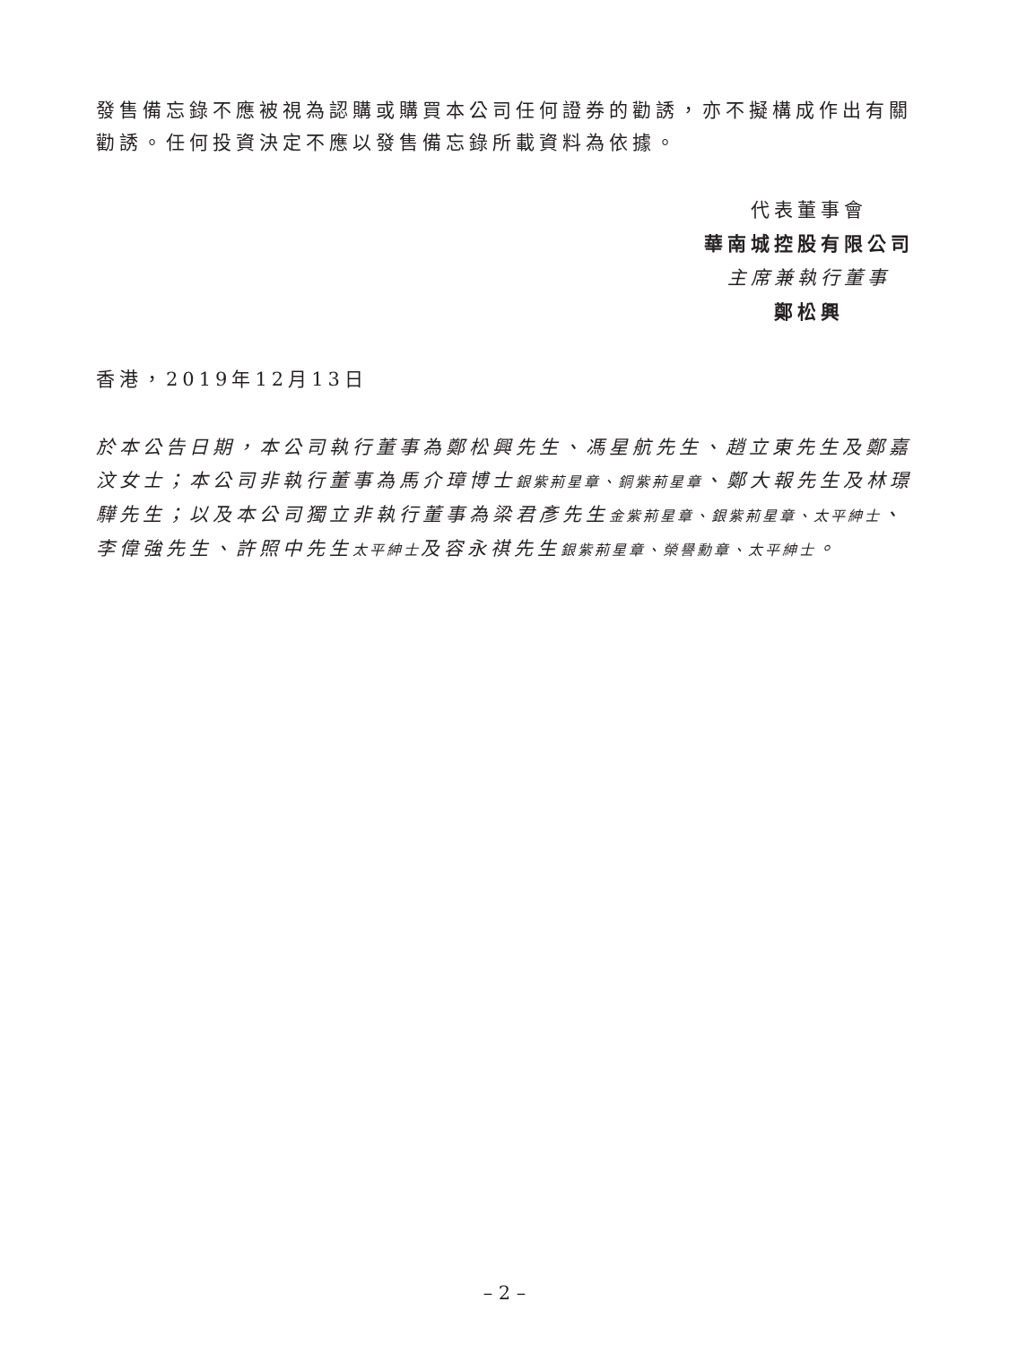發售備忘錄不應被視為認購或購買本公司任何證券的勸誘，亦不擬構成作出有關勸誘。任何投資決定不應以發售備忘錄所載資料為依據。
代表董事會
華南城控股有限公司
主席兼執行董事
鄭松興
香港，2019年12月13日
於本公告日期，本公司執行董事為鄭松興先生、馮星航先生、趙立東先生及鄭嘉汶女士；本公司非執行董事為馬介璋博士銀紫荊星章、銅紫荊星章、鄭大報先生及林璟驊先生；以及本公司獨立非執行董事為梁君彥先生金紫荊星章、銀紫荊星章、太平紳士、李偉強先生、許照中先生太平紳士及容永祺先生銀紫荊星章、榮譽勳章、太平紳士。
– 2 –